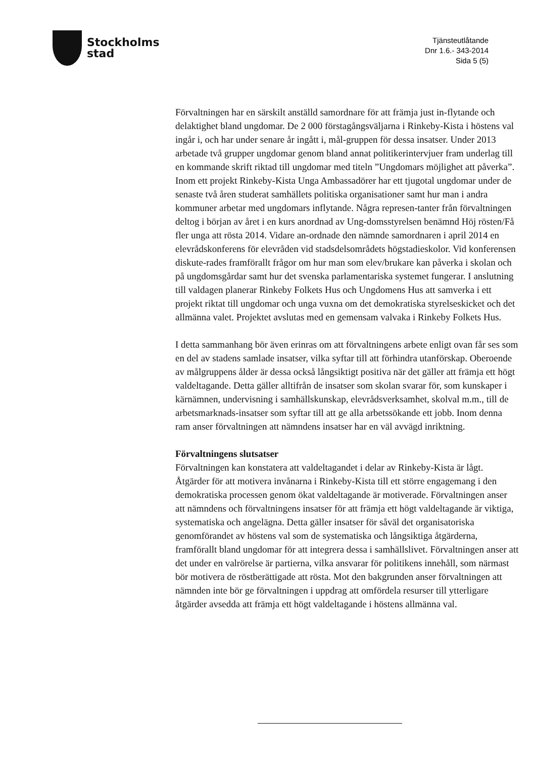Stockholms
stad
Tjänsteutlåtande
Dnr 1.6.- 343-2014
Sida 5 (5)
Förvaltningen har en särskilt anställd samordnare för att främja just in-flytande och delaktighet bland ungdomar. De 2 000 förstagångsväljarna i Rinkeby-Kista i höstens val ingår i, och har under senare år ingått i, mål-gruppen för dessa insatser. Under 2013 arbetade två grupper ungdomar genom bland annat politikerintervjuer fram underlag till en kommande skrift riktad till ungdomar med titeln ”Ungdomars möjlighet att påverka”. Inom ett projekt Rinkeby-Kista Unga Ambassadörer har ett tjugotal ungdomar under de senaste två åren studerat samhällets politiska organisationer samt hur man i andra kommuner arbetar med ungdomars inflytande. Några represen-tanter från förvaltningen deltog i början av året i en kurs anordnad av Ung-domsstyrelsen benämnd Höj rösten/Få fler unga att rösta 2014. Vidare an-ordnade den nämnde samordnaren i april 2014 en elevrådskonferens för elevråden vid stadsdelsområdets högstadieskolor. Vid konferensen diskute-rades framförallt frågor om hur man som elev/brukare kan påverka i skolan och på ungdomsgårdar samt hur det svenska parlamentariska systemet fungerar. I anslutning till valdagen planerar Rinkeby Folkets Hus och Ungdomens Hus att samverka i ett projekt riktat till ungdomar och unga vuxna om det demokratiska styrelseskicket och det allmänna valet. Projektet avslutas med en gemensam valvaka i Rinkeby Folkets Hus.
I detta sammanhang bör även erinras om att förvaltningens arbete enligt ovan får ses som en del av stadens samlade insatser, vilka syftar till att förhindra utanförskap. Oberoende av målgruppens ålder är dessa också långsiktigt positiva när det gäller att främja ett högt valdeltagande. Detta gäller alltifrån de insatser som skolan svarar för, som kunskaper i kärnämnen, undervisning i samhällskunskap, elevrådsverksamhet, skolval m.m., till de arbetsmarknads-insatser som syftar till att ge alla arbetssökande ett jobb. Inom denna ram anser förvaltningen att nämndens insatser har en väl avvägd inriktning.
Förvaltningens slutsatser
Förvaltningen kan konstatera att valdeltagandet i delar av Rinkeby-Kista är lågt. Åtgärder för att motivera invånarna i Rinkeby-Kista till ett större engagemang i den demokratiska processen genom ökat valdeltagande är motiverade. Förvaltningen anser att nämndens och förvaltningens insatser för att främja ett högt valdeltagande är viktiga, systematiska och angelägna. Detta gäller insatser för såväl det organisatoriska genomförandet av höstens val som de systematiska och långsiktiga åtgärderna, framförallt bland ungdomar för att integrera dessa i samhällslivet. Förvaltningen anser att det under en valrörelse är partierna, vilka ansvarar för politikens innehåll, som närmast bör motivera de röstberättigade att rösta. Mot den bakgrunden anser förvaltningen att nämnden inte bör ge förvaltningen i uppdrag att omfördela resurser till ytterligare åtgärder avsedda att främja ett högt valdeltagande i höstens allmänna val.